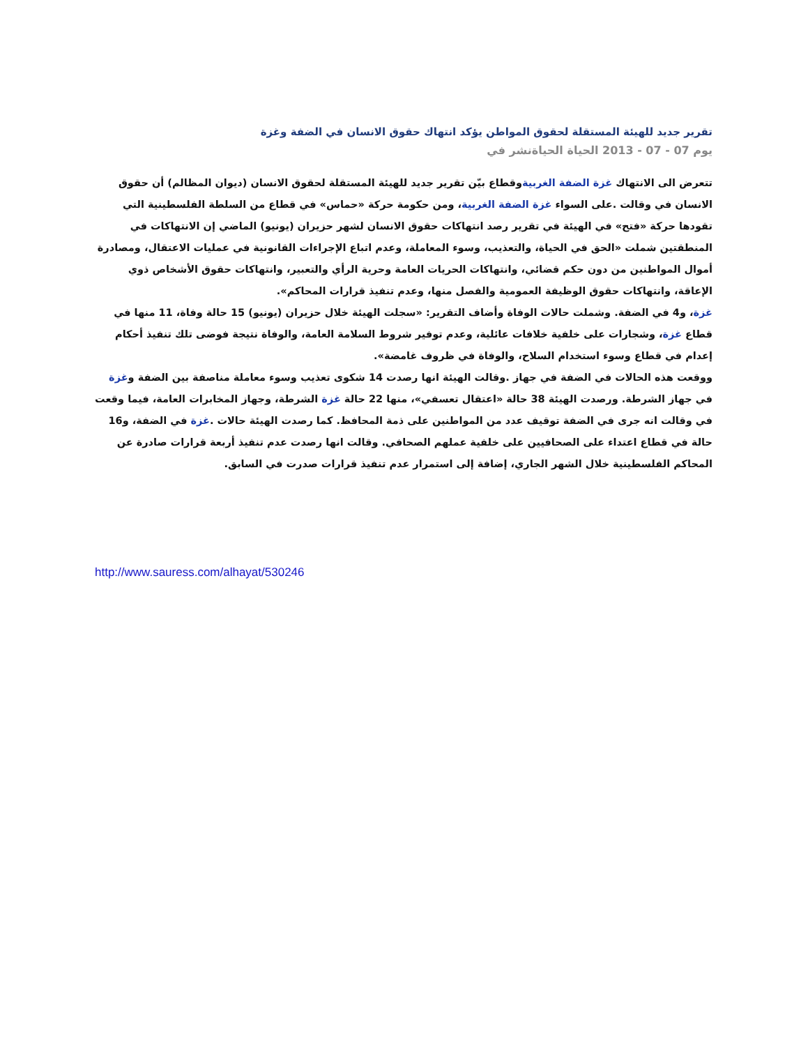تقرير جديد للهيئة المستقلة لحقوق المواطن يؤكد انتهاك حقوق الانسان في الضفة وغزة
يوم 07 - 07 - 2013 الحياة الحياةنشر في
تتعرض الى الانتهاك غزة الضفة الغربيةوقطاع بيّن تقرير جديد للهيئة المستقلة لحقوق الانسان (ديوان المظالم) أن حقوق الانسان في وقالت .على السواء غزة الضفة الغربية، ومن حكومة حركة «حماس» في قطاع من السلطة الفلسطينية التي تقودها حركة «فتح» في الهيئة في تقرير رصد انتهاكات حقوق الانسان لشهر حزيران (يونيو) الماضي إن الانتهاكات في المنطقتين شملت «الحق في الحياة، والتعذيب، وسوء المعاملة، وعدم اتباع الإجراءات القانونية في عمليات الاعتقال، ومصادرة أموال المواطنين من دون حكم قضائي، وانتهاكات الحريات العامة وحرية الرأي والتعبير، وانتهاكات حقوق الأشخاص ذوي الإعاقة، وانتهاكات حقوق الوظيفة العمومية والفصل منها، وعدم تنفيذ قرارات المحاكم».
غزة، و4 في الضفة. وشملت حالات الوفاة وأضاف التقرير: «سجلت الهيئة خلال حزيران (يونيو) 15 حالة وفاة، 11 منها في قطاع غزة، وشجارات على خلفية خلافات عائلية، وعدم توفير شروط السلامة العامة، والوفاة نتيجة فوضى تلك تنفيذ أحكام إعدام في قطاع وسوء استخدام السلاح، والوفاة في ظروف غامضة».
ووقعت هذه الحالات في الضفة في جهاز .وقالت الهيئة انها رصدت 14 شكوى تعذيب وسوء معاملة مناصفة بين الضفة وغزة في جهاز الشرطة. ورصدت الهيئة 38 حالة «اعتقال تعسفي»، منها 22 حالة غزة الشرطة، وجهاز المخابرات العامة، فيما وقعت في وقالت انه جرى في الضفة توقيف عدد من المواطنين على ذمة المحافظ. كما رصدت الهيئة حالات .غزة في الضفة، و16 حالة في قطاع اعتداء على الصحافيين على خلفية عملهم الصحافي. وقالت انها رصدت عدم تنفيذ أربعة قرارات صادرة عن المحاكم الفلسطينية خلال الشهر الجاري، إضافة إلى استمرار عدم تنفيذ قرارات صدرت في السابق.
http://www.sauress.com/alhayat/530246